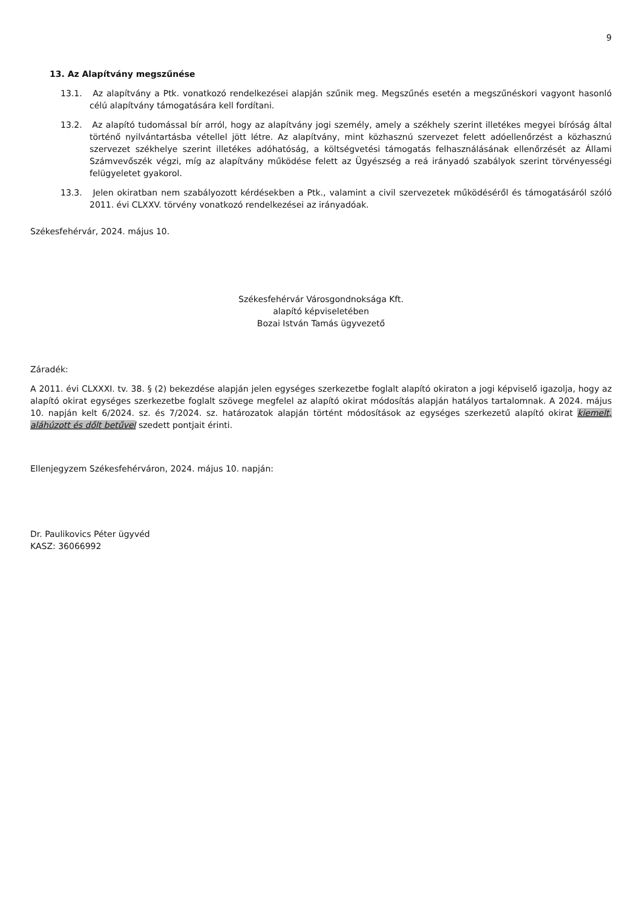9
13. Az Alapítvány megszűnése
13.1. Az alapítvány a Ptk. vonatkozó rendelkezései alapján szűnik meg. Megszűnés esetén a megszűnéskori vagyont hasonló célú alapítvány támogatására kell fordítani.
13.2. Az alapító tudomással bír arról, hogy az alapítvány jogi személy, amely a székhely szerint illetékes megyei bíróság által történő nyilvántartásba vétellel jött létre. Az alapítvány, mint közhasznú szervezet felett adóellenőrzést a közhasznú szervezet székhelye szerint illetékes adóhatóság, a költségvetési támogatás felhasználásának ellenőrzését az Állami Számvevőszék végzi, míg az alapítvány működése felett az Ügyészség a reá irányadó szabályok szerint törvényességi felügyeletet gyakorol.
13.3. Jelen okiratban nem szabályozott kérdésekben a Ptk., valamint a civil szervezetek működéséről és támogatásáról szóló 2011. évi CLXXV. törvény vonatkozó rendelkezései az irányadóak.
Székesfehérvár, 2024. május 10.
Székesfehérvár Városgondnoksága Kft.
alapító képviseletében
Bozai István Tamás ügyvezető
Záradék:
A 2011. évi CLXXXI. tv. 38. § (2) bekezdése alapján jelen egységes szerkezetbe foglalt alapító okiraton a jogi képviselő igazolja, hogy az alapító okirat egységes szerkezetbe foglalt szövege megfelel az alapító okirat módosítás alapján hatályos tartalomnak. A 2024. május 10. napján kelt 6/2024. sz. és 7/2024. sz. határozatok alapján történt módosítások az egységes szerkezetű alapító okirat kiemelt, aláhúzott és dőlt betűvel szedett pontjait érinti.
Ellenjegyzem Székesfehérváron, 2024. május 10. napján:
Dr. Paulikovics Péter ügyvéd
KASZ: 36066992